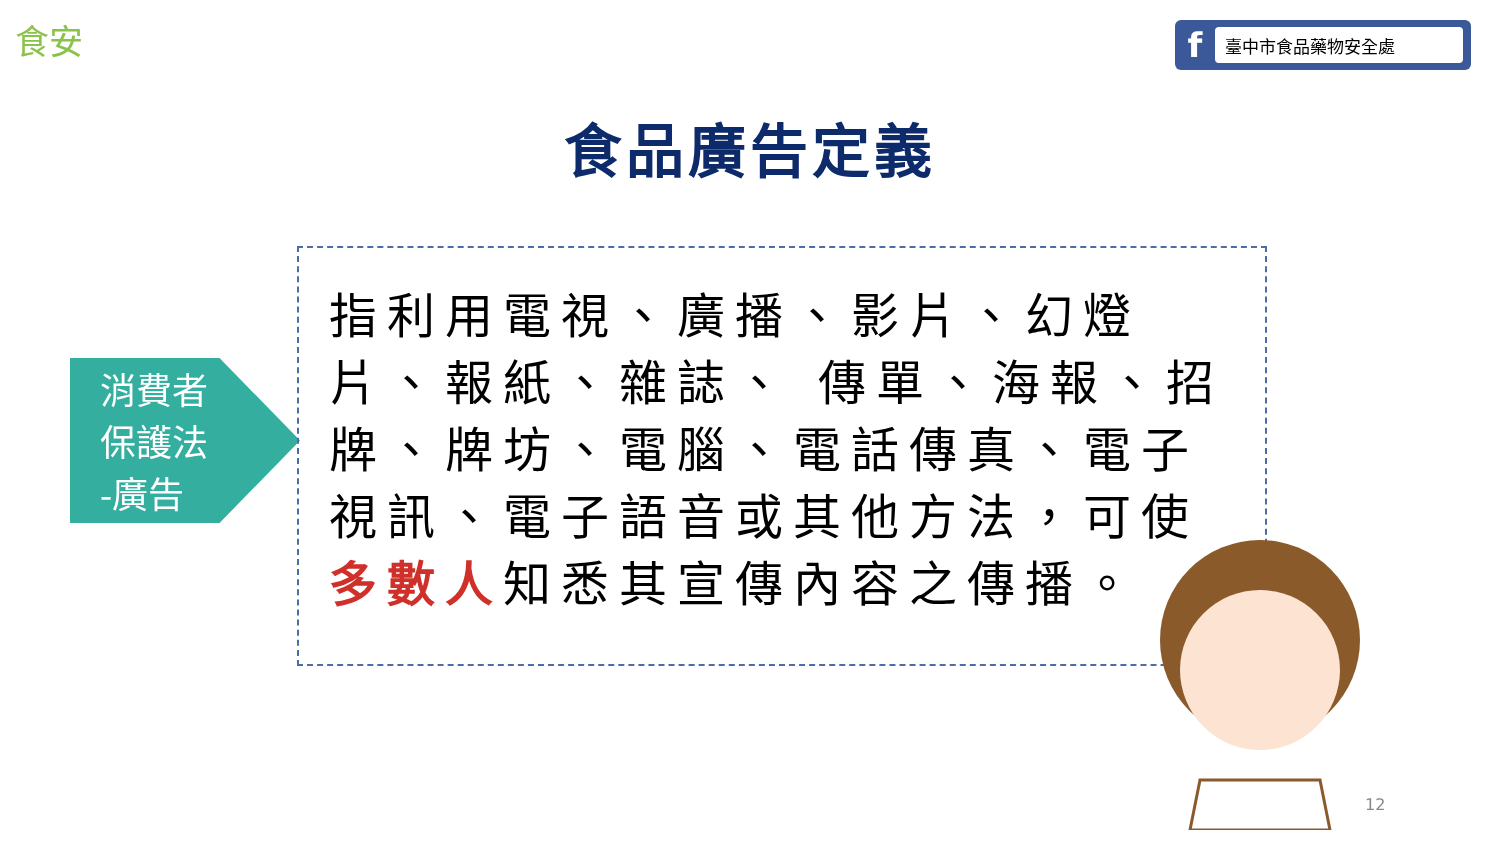食安
f
臺中市食品藥物安全處
食品廣告定義
消費者
保護法
-廣告
指利用電視、廣播、影片、幻燈片、報紙、雜誌、 傳單、海報、招牌、牌坊、電腦、電話傳真、電子視訊、電子語音或其他方法，可使多數人知悉其宣傳內容之傳播。
12